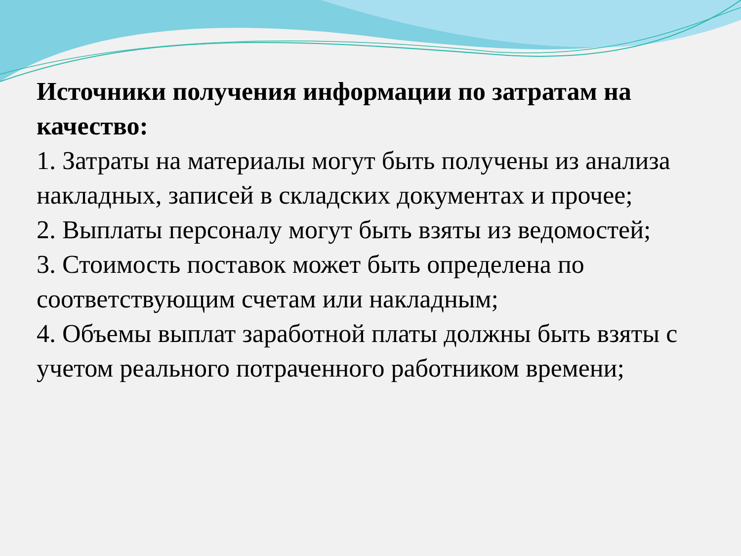Источники получения информации по затратам на качество:
1. Затраты на материалы могут быть получены из анализа накладных, записей в складских документах и прочее;
2. Выплаты персоналу могут быть взяты из ведомостей;
3. Стоимость поставок может быть определена по соответствующим счетам или накладным;
4. Объемы выплат заработной платы должны быть взяты с учетом реального потраченного работником времени;